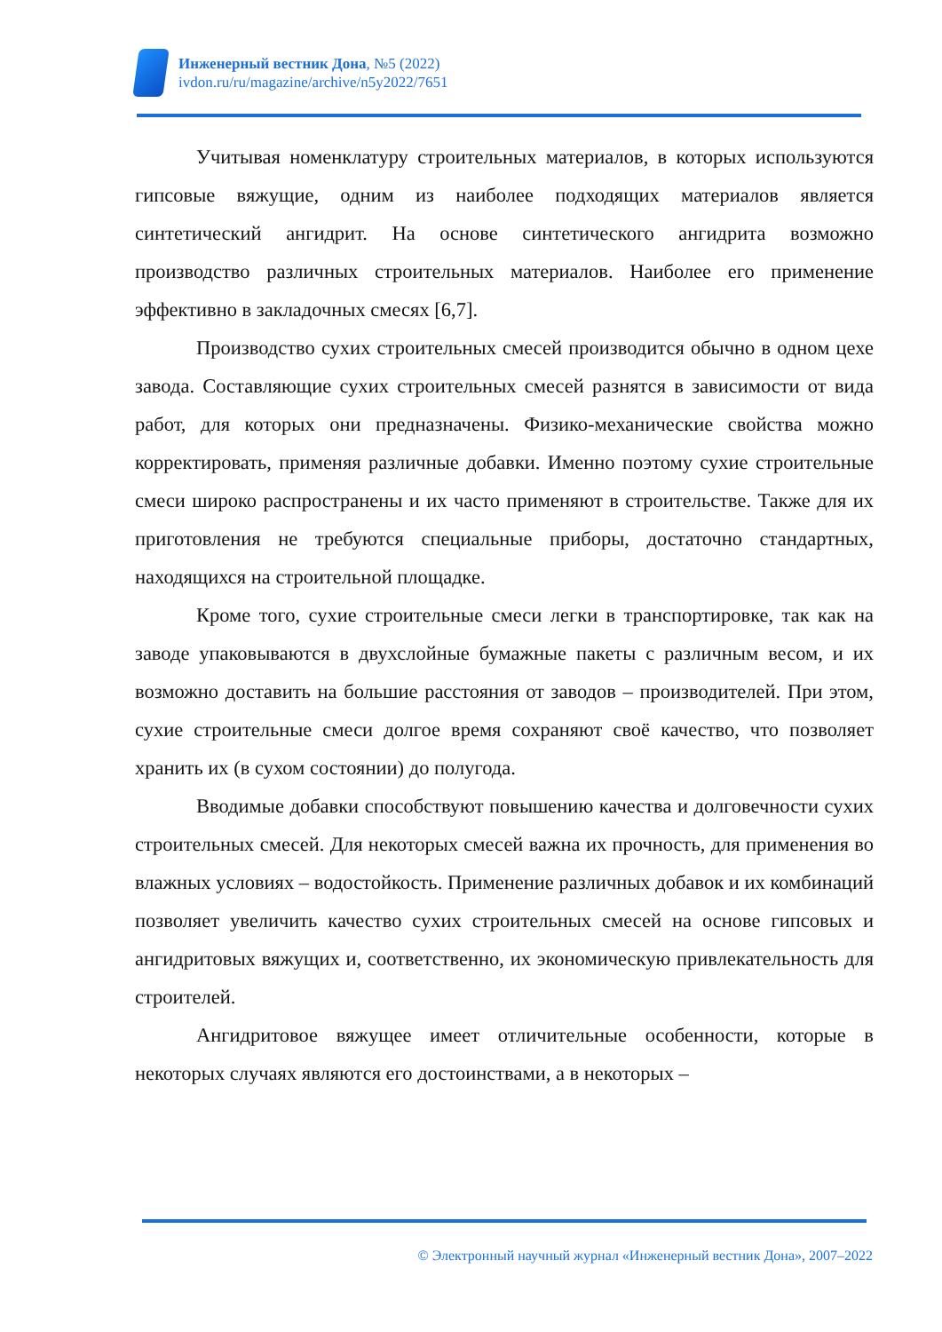Инженерный вестник Дона, №5 (2022)
ivdon.ru/ru/magazine/archive/n5y2022/7651
Учитывая номенклатуру строительных материалов, в которых используются гипсовые вяжущие, одним из наиболее подходящих материалов является синтетический ангидрит. На основе синтетического ангидрита возможно производство различных строительных материалов. Наиболее его применение эффективно в закладочных смесях [6,7].
Производство сухих строительных смесей производится обычно в одном цехе завода. Составляющие сухих строительных смесей разнятся в зависимости от вида работ, для которых они предназначены. Физико-механические свойства можно корректировать, применяя различные добавки. Именно поэтому сухие строительные смеси широко распространены и их часто применяют в строительстве. Также для их приготовления не требуются специальные приборы, достаточно стандартных, находящихся на строительной площадке.
Кроме того, сухие строительные смеси легки в транспортировке, так как на заводе упаковываются в двухслойные бумажные пакеты с различным весом, и их возможно доставить на большие расстояния от заводов – производителей. При этом, сухие строительные смеси долгое время сохраняют своё качество, что позволяет хранить их (в сухом состоянии) до полугода.
Вводимые добавки способствуют повышению качества и долговечности сухих строительных смесей. Для некоторых смесей важна их прочность, для применения во влажных условиях – водостойкость. Применение различных добавок и их комбинаций позволяет увеличить качество сухих строительных смесей на основе гипсовых и ангидритовых вяжущих и, соответственно, их экономическую привлекательность для строителей.
Ангидритовое вяжущее имеет отличительные особенности, которые в некоторых случаях являются его достоинствами, а в некоторых –
© Электронный научный журнал «Инженерный вестник Дона», 2007–2022